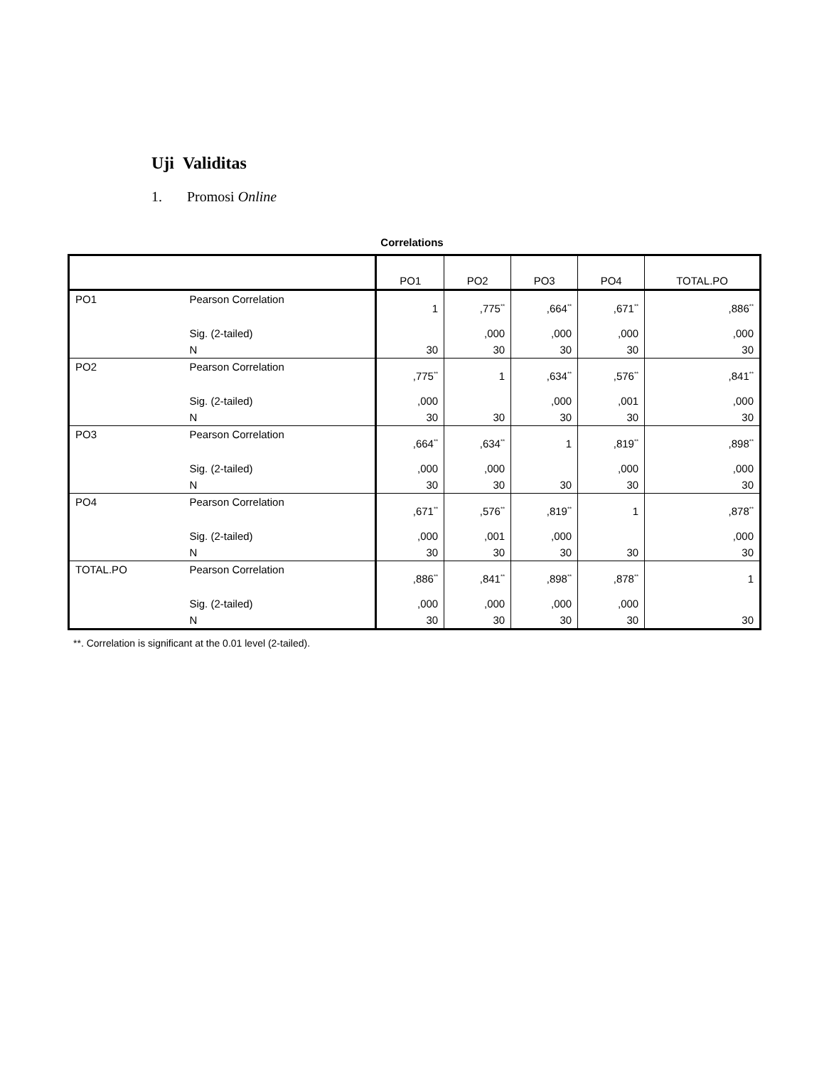Uji Validitas
1. Promosi Online
Correlations
| | | PO1 | PO2 | PO3 | PO4 | TOTAL.PO |
| --- | --- | --- | --- | --- | --- | --- |
| PO1 | Pearson Correlation | 1 | ,775<sup>**</sup> | ,664<sup>**</sup> | ,671<sup>**</sup> | ,886<sup>**</sup> |
| | Sig. (2-tailed) | | ,000 | ,000 | ,000 | ,000 |
| | N | 30 | 30 | 30 | 30 | 30 |
| PO2 | Pearson Correlation | ,775<sup>**</sup> | 1 | ,634<sup>**</sup> | ,576<sup>**</sup> | ,841<sup>**</sup> |
| | Sig. (2-tailed) | ,000 | | ,000 | ,001 | ,000 |
| | N | 30 | 30 | 30 | 30 | 30 |
| PO3 | Pearson Correlation | ,664<sup>**</sup> | ,634<sup>**</sup> | 1 | ,819<sup>**</sup> | ,898<sup>**</sup> |
| | Sig. (2-tailed) | ,000 | ,000 | | ,000 | ,000 |
| | N | 30 | 30 | 30 | 30 | 30 |
| PO4 | Pearson Correlation | ,671<sup>**</sup> | ,576<sup>**</sup> | ,819<sup>**</sup> | 1 | ,878<sup>**</sup> |
| | Sig. (2-tailed) | ,000 | ,001 | ,000 | | ,000 |
| | N | 30 | 30 | 30 | 30 | 30 |
| TOTAL.PO | Pearson Correlation | ,886<sup>**</sup> | ,841<sup>**</sup> | ,898<sup>**</sup> | ,878<sup>**</sup> | 1 |
| | Sig. (2-tailed) | ,000 | ,000 | ,000 | ,000 | |
| | N | 30 | 30 | 30 | 30 | 30 |
**. Correlation is significant at the 0.01 level (2-tailed).